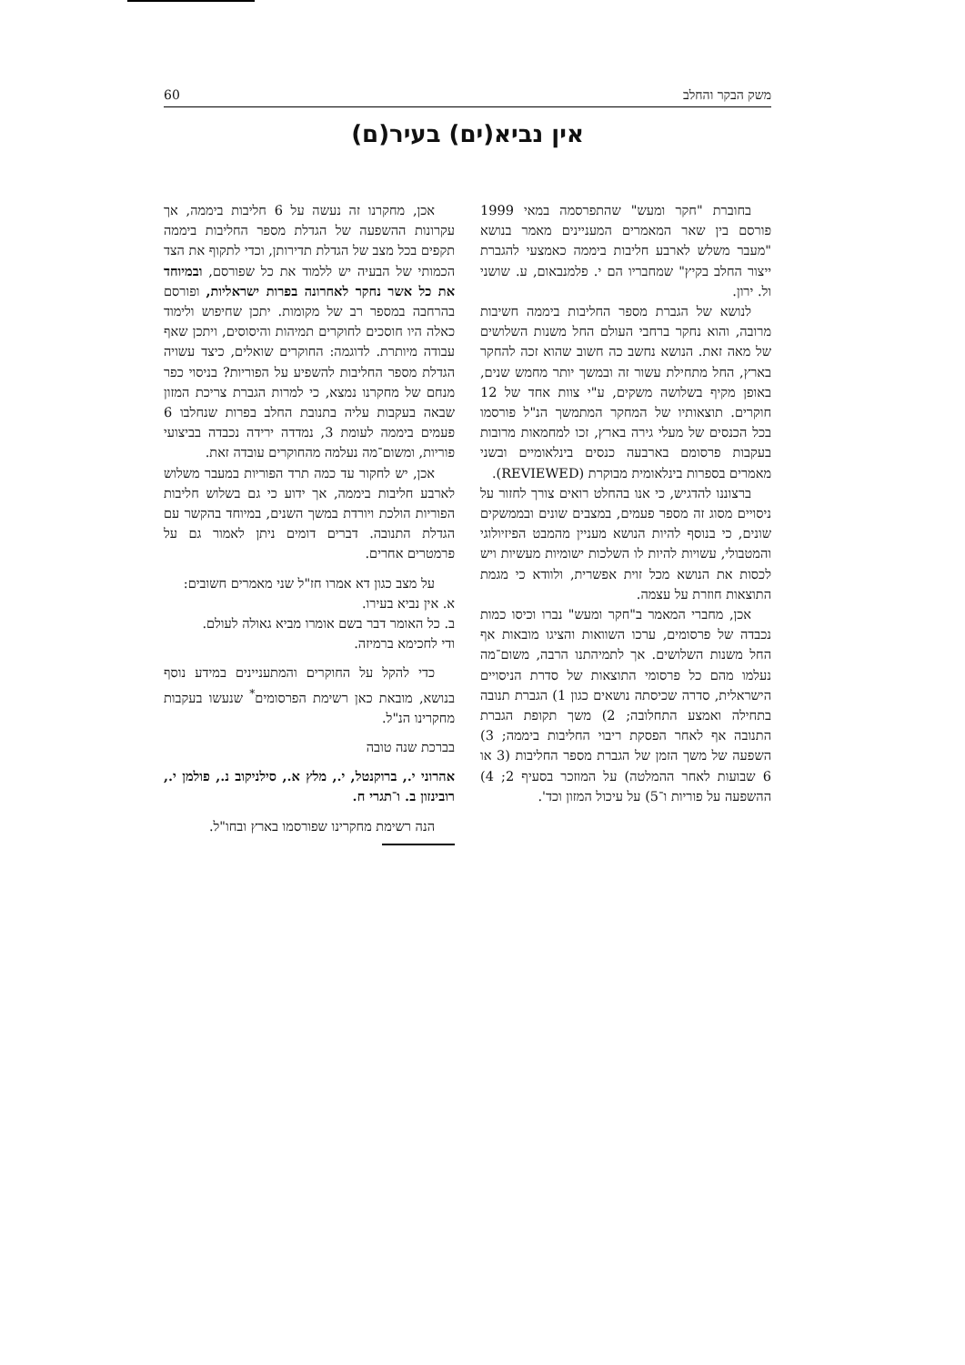משק הבקר והחלב 60
אין נביא(ים) בעיר(ם)
בחוברת "חקר ומעש" שהתפרסמה במאי 1999 פורסם בין שאר המאמרים המעניינים מאמר בנושא "מעבר משלש לארבע חליבות ביממה כאמצעי להגברת ייצור החלב בקיץ" שמחבריו הם י. פלמנבאום, ע. שושני ול. ירון.
לנושא של הגברת מספר החליבות ביממה חשיבות מרובה, והוא נחקר ברחבי העולם החל משנות השלושים של מאה זאת. הנושא נחשב כה חשוב שהוא זכה להחקר בארץ, החל מתחילת עשור זה ובמשך יותר מחמש שנים, באופן מקיף בשלושה משקים, ע"י צוות אחד של 12 חוקרים. תוצאותיו של המחקר המתמשך הנ"ל פורסמו בכל הכנסים של מעלי גירה בארץ, זכו למחמאות מרובות בעקבות פרסומם בארבעה כנסים בינלאומיים ובשני מאמרים בספרות בינלאומית מבוקרת (REVIEWED).
ברצוננו להדגיש, כי אנו בהחלט רואים צורך לחזור על ניסויים מסוג זה מספר פעמים, במצבים שונים ובממשקים שונים, כי בנוסף להיות הנושא מעניין מהמבט הפיזיולוגי והמטבולי, עשויות להיות לו השלכות ישומיות מעשיות ויש לכסות את הנושא מכל זוית אפשרית, ולוודא כי מגמת התוצאות חוזרת על עצמה.
אכן, מחברי המאמר ב"חקר ומעש" נברו וכיסו כמות נכבדה של פרסומים, ערכו השוואות והציגו מובאות אף החל משנות השלושים. אך לתמיהתנו הרבה, משום־מה נעלמו מהם כל פרסומי התוצאות של סדרת הניסויים הישראלית, סדרה שכיסתה נושאים כגון 1) הגברת תנובה בתחילה ואמצע התחלובה; 2) משך תקופת הגברת התנובה אף לאחר הפסקת ריבוי החליבות ביממה; 3) השפעה של משך הזמן של הגברת מספר החליבות (3 או 6 שבועות לאחר ההמלטה) על המוזכר בסעיף 2; 4) ההשפעה על פוריות ו־5) על עיכול המזון וכד'.
אכן, מחקרנו זה נעשה על 6 חליבות ביממה, אך עקרונות ההשפעה של הגדלת מספר החליבות ביממה תקפים בכל מצב של הגדלת תדירותן, וכדי לתקוף את הצד הכמותי של הבעיה יש ללמוד את כל שפורסם, ובמיוחד את כל אשר נחקר לאחרונה בפרות ישראליות, ופורסם בהרחבה במספר רב של מקומות. יתכן שחיפוש ולימוד כאלה היו חוסכים לחוקרים תמיהות והיסוסים, ויתכן שאף עבודה מיותרת. לדוגמה: החוקרים שואלים, כיצד עשויה הגדלת מספר החליבות להשפיע על הפוריות? בניסוי כפר מנחם של מחקרנו נמצא, כי למרות הגברת צריכת המזון שבאה בעקבות עליה בתנובת החלב בפרות שנחלבו 6 פעמים ביממה לעומת 3, נמדדה ירידה נכבדה בביצועי פוריות, ומשום־מה נעלמה מהחוקרים עובדה זאת.
אכן, יש לחקור עד כמה תרד הפוריות במעבר משלוש לארבע חליבות ביממה, אך ידוע כי גם בשלוש חליבות הפוריות הולכת ויורדת במשך השנים, במיוחד בהקשר עם הגדלת התנובה. דברים דומים ניתן לאמור גם על פרמטרים אחרים.
על מצב כגון דא אמרו חז"ל שני מאמרים חשובים:
א. אין נביא בעירו.
ב. כל האומר דבר בשם אומרו מביא גאולה לעולם.
ודי לחכימא ברמיזה.
כדי להקל על החוקרים והמתעניינים במידע נוסף בנושא, מובאת כאן רשימת הפרסומים<sup>*</sup> שנעשו בעקבות מחקרינו הנ"ל.
בברכת שנה טובה
אהרוני י., ברוקנטל, י., מלץ א., סילניקוב נ., פולמן י., רובינזון ב. ו־תגרי ח.
הנה רשימת מחקרינו שפורסמו בארץ ובחו"ל.